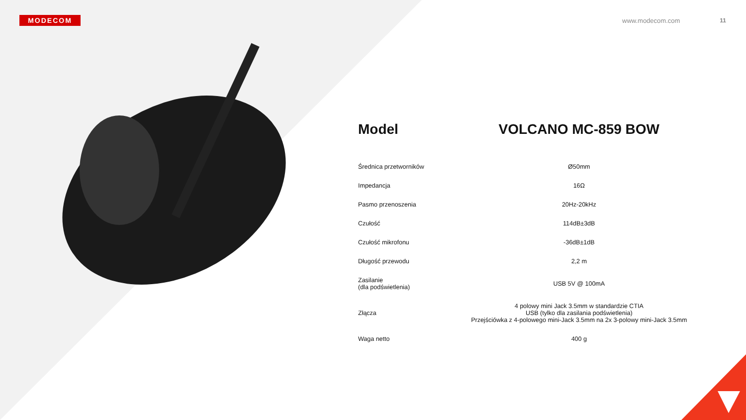MODECOM
www.modecom.com 11
| Model | VOLCANO MC-859 BOW |
| --- | --- |
| Średnica przetworników | Ø50mm |
| Impedancja | 16Ω |
| Pasmo przenoszenia | 20Hz-20kHz |
| Czułość | 114dB±3dB |
| Czułość mikrofonu | -36dB±1dB |
| Długość przewodu | 2,2 m |
| Zasilanie (dla podświetlenia) | USB 5V @ 100mA |
| Złącza | 4 polowy mini Jack 3.5mm w standardzie CTIA USB (tylko dla zasilania podświetlenia) Przejściówka z 4-polowego mini-Jack 3.5mm na 2x 3-polowy mini-Jack 3.5mm |
| Waga netto | 400 g |